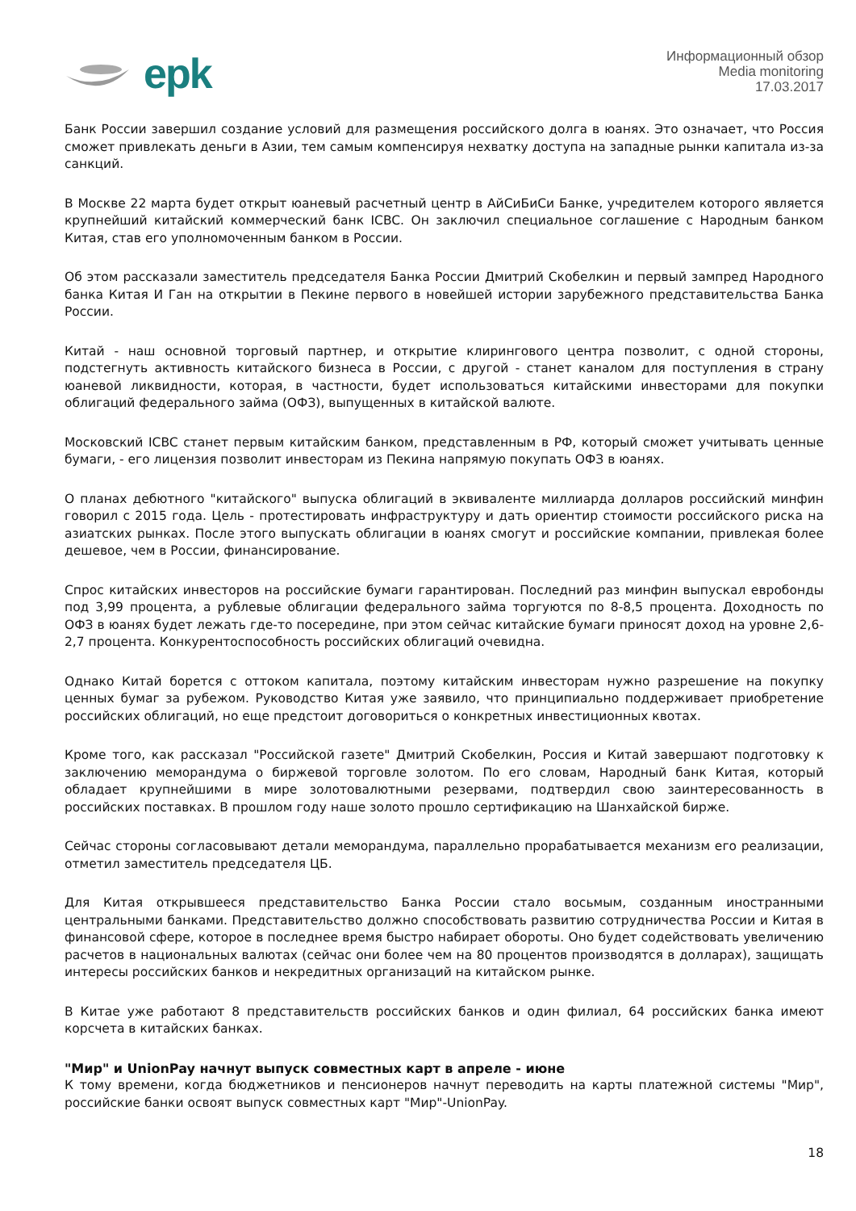epk
Информационный обзор
Media monitoring
17.03.2017
Банк России завершил создание условий для размещения российского долга в юанях. Это означает, что Россия сможет привлекать деньги в Азии, тем самым компенсируя нехватку доступа на западные рынки капитала из-за санкций.
В Москве 22 марта будет открыт юаневый расчетный центр в АйСиБиСи Банке, учредителем которого является крупнейший китайский коммерческий банк ICBC. Он заключил специальное соглашение с Народным банком Китая, став его уполномоченным банком в России.
Об этом рассказали заместитель председателя Банка России Дмитрий Скобелкин и первый зампред Народного банка Китая И Ган на открытии в Пекине первого в новейшей истории зарубежного представительства Банка России.
Китай - наш основной торговый партнер, и открытие клирингового центра позволит, с одной стороны, подстегнуть активность китайского бизнеса в России, с другой - станет каналом для поступления в страну юаневой ликвидности, которая, в частности, будет использоваться китайскими инвесторами для покупки облигаций федерального займа (ОФЗ), выпущенных в китайской валюте.
Московский ICBC станет первым китайским банком, представленным в РФ, который сможет учитывать ценные бумаги, - его лицензия позволит инвесторам из Пекина напрямую покупать ОФЗ в юанях.
О планах дебютного "китайского" выпуска облигаций в эквиваленте миллиарда долларов российский минфин говорил с 2015 года. Цель - протестировать инфраструктуру и дать ориентир стоимости российского риска на азиатских рынках. После этого выпускать облигации в юанях смогут и российские компании, привлекая более дешевое, чем в России, финансирование.
Спрос китайских инвесторов на российские бумаги гарантирован. Последний раз минфин выпускал евробонды под 3,99 процента, а рублевые облигации федерального займа торгуются по 8-8,5 процента. Доходность по ОФЗ в юанях будет лежать где-то посередине, при этом сейчас китайские бумаги приносят доход на уровне 2,6-2,7 процента. Конкурентоспособность российских облигаций очевидна.
Однако Китай борется с оттоком капитала, поэтому китайским инвесторам нужно разрешение на покупку ценных бумаг за рубежом. Руководство Китая уже заявило, что принципиально поддерживает приобретение российских облигаций, но еще предстоит договориться о конкретных инвестиционных квотах.
Кроме того, как рассказал "Российской газете" Дмитрий Скобелкин, Россия и Китай завершают подготовку к заключению меморандума о биржевой торговле золотом. По его словам, Народный банк Китая, который обладает крупнейшими в мире золотовалютными резервами, подтвердил свою заинтересованность в российских поставках. В прошлом году наше золото прошло сертификацию на Шанхайской бирже.
Сейчас стороны согласовывают детали меморандума, параллельно прорабатывается механизм его реализации, отметил заместитель председателя ЦБ.
Для Китая открывшееся представительство Банка России стало восьмым, созданным иностранными центральными банками. Представительство должно способствовать развитию сотрудничества России и Китая в финансовой сфере, которое в последнее время быстро набирает обороты. Оно будет содействовать увеличению расчетов в национальных валютах (сейчас они более чем на 80 процентов производятся в долларах), защищать интересы российских банков и некредитных организаций на китайском рынке.
В Китае уже работают 8 представительств российских банков и один филиал, 64 российских банка имеют корсчета в китайских банках.
"Мир" и UnionPay начнут выпуск совместных карт в апреле - июне
К тому времени, когда бюджетников и пенсионеров начнут переводить на карты платежной системы "Мир", российские банки освоят выпуск совместных карт "Мир"-UnionPay.
18